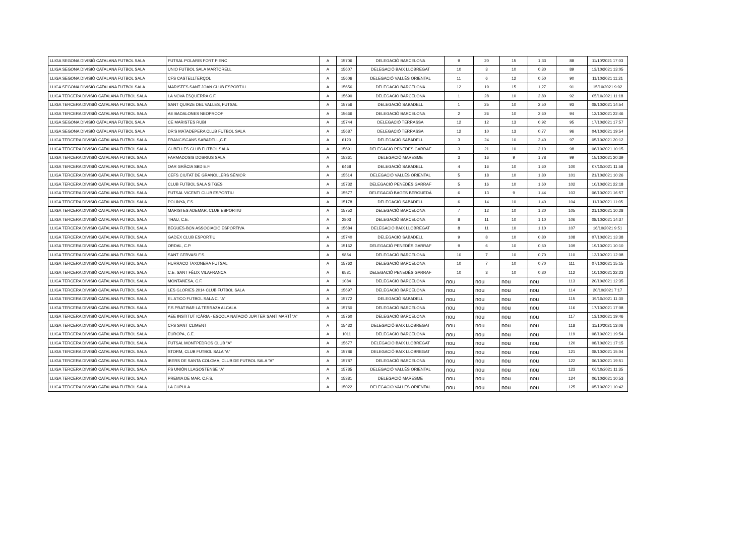| LLIGA SEGONA DIVISIÓ CATALANA FUTBOL SALA | FUTSAL POLARIS FORT PIENC | A | 15706 | DELEGACIÓ BARCELONA | 9 | 20 | 15 | 1,33 | 88 | 11/10/2021 17:03 |
| LLIGA SEGONA DIVISIÓ CATALANA FUTBOL SALA | UNIO FUTBOL SALA MARTORELL | A | 15607 | DELEGACIÓ BAIX LLOBREGAT | 10 | 3 | 10 | 0,30 | 89 | 13/10/2021 13:05 |
| LLIGA SEGONA DIVISIÓ CATALANA FUTBOL SALA | CFS CASTELLTERÇOL | A | 15606 | DELEGACIÓ VALLÈS ORIENTAL | 11 | 6 | 12 | 0,50 | 90 | 11/10/2021 11:21 |
| LLIGA SEGONA DIVISIÓ CATALANA FUTBOL SALA | MARISTES SANT JOAN CLUB ESPORTIU | A | 15656 | DELEGACIÓ BARCELONA | 12 | 19 | 15 | 1,27 | 91 | 15/10/2021 9:02 |
| LLIGA TERCERA DIVISIÓ CATALANA FUTBOL SALA | LA NOVA ESQUERRA C.F. | A | 15690 | DELEGACIÓ BARCELONA | 1 | 28 | 10 | 2,80 | 92 | 05/10/2021 11:18 |
| LLIGA TERCERA DIVISIÓ CATALANA FUTBOL SALA | SANT QUIRZE DEL VALLES, FUTSAL | A | 15756 | DELEGACIÓ SABADELL | 1 | 25 | 10 | 2,50 | 93 | 08/10/2021 14:54 |
| LLIGA TERCERA DIVISIÓ CATALANA FUTBOL SALA | AE BADALONES NEOPROOF | A | 15666 | DELEGACIÓ BARCELONA | 2 | 26 | 10 | 2,60 | 94 | 12/10/2021 22:46 |
| LLIGA SEGONA DIVISIÓ CATALANA FUTBOL SALA | CE MARISTES RUBI | A | 15744 | DELEGACIÓ TERRASSA | 12 | 12 | 13 | 0,92 | 95 | 17/10/2021 17:57 |
| LLIGA SEGONA DIVISIÓ CATALANA FUTBOL SALA | DR'S MATADEPERA CLUB FUTBOL SALA | A | 15687 | DELEGACIÓ TERRASSA | 12 | 10 | 13 | 0,77 | 96 | 04/10/2021 19:54 |
| LLIGA TERCERA DIVISIÓ CATALANA FUTBOL SALA | FRANCISCANS SABADELL,C.E. | A | 6120 | DELEGACIÓ SABADELL | 3 | 24 | 10 | 2,40 | 97 | 05/10/2021 20:12 |
| LLIGA TERCERA DIVISIÓ CATALANA FUTBOL SALA | CUBELLES CLUB FUTBOL SALA | A | 15691 | DELEGACIÓ PENEDÈS GARRAF | 3 | 21 | 10 | 2,10 | 98 | 06/10/2021 10:15 |
| LLIGA TERCERA DIVISIÓ CATALANA FUTBOL SALA | FARMADOSIS DOSRIUS SALA | A | 15361 | DELEGACIÓ MARESME | 3 | 16 | 9 | 1,78 | 99 | 15/10/2021 20:39 |
| LLIGA TERCERA DIVISIÓ CATALANA FUTBOL SALA | OAR GRÀCIA SBD E.F. | A | 6468 | DELEGACIÓ SABADELL | 4 | 16 | 10 | 1,60 | 100 | 07/10/2021 11:58 |
| LLIGA TERCERA DIVISIÓ CATALANA FUTBOL SALA | CEFS CIUTAT DE GRANOLLERS SÉNIOR | A | 15514 | DELEGACIÓ VALLÈS ORIENTAL | 5 | 18 | 10 | 1,80 | 101 | 21/10/2021 10:26 |
| LLIGA TERCERA DIVISIÓ CATALANA FUTBOL SALA | CLUB FUTBOL SALA SITGES | A | 15732 | DELEGACIÓ PENEDÈS GARRAF | 5 | 16 | 10 | 1,60 | 102 | 10/10/2021 22:18 |
| LLIGA TERCERA DIVISIÓ CATALANA FUTBOL SALA | FUTSAL VICENTI CLUB ESPORTIU | A | 15577 | DELEGACIÓ BAGES BERGUEDÀ | 6 | 13 | 9 | 1,44 | 103 | 06/10/2021 16:57 |
| LLIGA TERCERA DIVISIÓ CATALANA FUTBOL SALA | POLINYA, F.S. | A | 15178 | DELEGACIÓ SABADELL | 6 | 14 | 10 | 1,40 | 104 | 11/10/2021 11:05 |
| LLIGA TERCERA DIVISIÓ CATALANA FUTBOL SALA | MARISTES ADEMAR, CLUB ESPORTIU | A | 15752 | DELEGACIÓ BARCELONA | 7 | 12 | 10 | 1,20 | 105 | 21/10/2021 10:28 |
| LLIGA TERCERA DIVISIÓ CATALANA FUTBOL SALA | THAU, C.E. | A | 2803 | DELEGACIÓ BARCELONA | 8 | 11 | 10 | 1,10 | 106 | 08/10/2021 14:37 |
| LLIGA TERCERA DIVISIÓ CATALANA FUTBOL SALA | BEGUES-BCN ASSOCIACIÓ ESPORTIVA | A | 15684 | DELEGACIÓ BAIX LLOBREGAT | 8 | 11 | 10 | 1,10 | 107 | 16/10/2021 9:51 |
| LLIGA TERCERA DIVISIÓ CATALANA FUTBOL SALA | GADEX CLUB ESPORTIU | A | 15740 | DELEGACIÓ SABADELL | 9 | 8 | 10 | 0,80 | 108 | 07/10/2021 13:38 |
| LLIGA TERCERA DIVISIÓ CATALANA FUTBOL SALA | ORDAL, C.P. | A | 15162 | DELEGACIÓ PENEDÈS GARRAF | 9 | 6 | 10 | 0,60 | 109 | 19/10/2021 10:10 |
| LLIGA TERCERA DIVISIÓ CATALANA FUTBOL SALA | SANT GERVASI F.S. | A | 9854 | DELEGACIÓ BARCELONA | 10 | 7 | 10 | 0,70 | 110 | 12/10/2021 12:08 |
| LLIGA TERCERA DIVISIÓ CATALANA FUTBOL SALA | HURRACO TAXONERA FUTSAL | A | 15762 | DELEGACIÓ BARCELONA | 10 | 7 | 10 | 0,70 | 111 | 07/10/2021 15:15 |
| LLIGA TERCERA DIVISIÓ CATALANA FUTBOL SALA | C.E. SANT FÈLIX VILAFRANCA | A | 6581 | DELEGACIÓ PENEDÈS GARRAF | 10 | 3 | 10 | 0,30 | 112 | 10/10/2021 22:23 |
| LLIGA TERCERA DIVISIÓ CATALANA FUTBOL SALA | MONTAÑESA, C.F. | A | 1084 | DELEGACIÓ BARCELONA | nou | nou | nou | nou | 113 | 20/10/2021 12:35 |
| LLIGA TERCERA DIVISIÓ CATALANA FUTBOL SALA | LES GLORIES 2014 CLUB FUTBOL SALA | A | 15697 | DELEGACIÓ BARCELONA | nou | nou | nou | nou | 114 | 20/10/2021 7:17 |
| LLIGA TERCERA DIVISIÓ CATALANA FUTBOL SALA | EL ATICO FUTBOL SALA C. "A" | A | 15772 | DELEGACIÓ SABADELL | nou | nou | nou | nou | 115 | 19/10/2021 11:30 |
| LLIGA TERCERA DIVISIÓ CATALANA FUTBOL SALA | F.S.PRAT BAR LA TERRAZA ALCALA | A | 15750 | DELEGACIÓ BARCELONA | nou | nou | nou | nou | 116 | 17/10/2021 17:08 |
| LLIGA TERCERA DIVISIÓ CATALANA FUTBOL SALA | AEE INSTITUT ICÀRIA - ESCOLA NATACIÓ JUPITER SANT MARTÍ "A" | A | 15760 | DELEGACIÓ BARCELONA | nou | nou | nou | nou | 117 | 13/10/2021 19:46 |
| LLIGA TERCERA DIVISIÓ CATALANA FUTBOL SALA | CFS SANT CLIMENT | A | 15432 | DELEGACIÓ BAIX LLOBREGAT | nou | nou | nou | nou | 118 | 11/10/2021 13:06 |
| LLIGA TERCERA DIVISIÓ CATALANA FUTBOL SALA | EUROPA, C.E. | A | 1011 | DELEGACIÓ BARCELONA | nou | nou | nou | nou | 119 | 08/10/2021 19:54 |
| LLIGA TERCERA DIVISIÓ CATALANA FUTBOL SALA | FUTSAL MONTPEDROS CLUB "A" | A | 15677 | DELEGACIÓ BAIX LLOBREGAT | nou | nou | nou | nou | 120 | 08/10/2021 17:15 |
| LLIGA TERCERA DIVISIÓ CATALANA FUTBOL SALA | STORM, CLUB FUTBOL SALA "A" | A | 15786 | DELEGACIÓ BAIX LLOBREGAT | nou | nou | nou | nou | 121 | 08/10/2021 15:04 |
| LLIGA TERCERA DIVISIÓ CATALANA FUTBOL SALA | IBERS DE SANTA COLOMA, CLUB DE FUTBOL SALA "A" | A | 15787 | DELEGACIÓ BARCELONA | nou | nou | nou | nou | 122 | 06/10/2021 19:51 |
| LLIGA TERCERA DIVISIÓ CATALANA FUTBOL SALA | FS UNIÓN LLAGOSTENSE "A" | A | 15785 | DELEGACIÓ VALLÈS ORIENTAL | nou | nou | nou | nou | 123 | 06/10/2021 11:35 |
| LLIGA TERCERA DIVISIÓ CATALANA FUTBOL SALA | PREMIA DE MAR, C.F.S. | A | 15381 | DELEGACIÓ MARESME | nou | nou | nou | nou | 124 | 06/10/2021 10:53 |
| LLIGA TERCERA DIVISIÓ CATALANA FUTBOL SALA | LA CUPULA | A | 15022 | DELEGACIÓ VALLÈS ORIENTAL | nou | nou | nou | nou | 125 | 05/10/2021 10:42 |